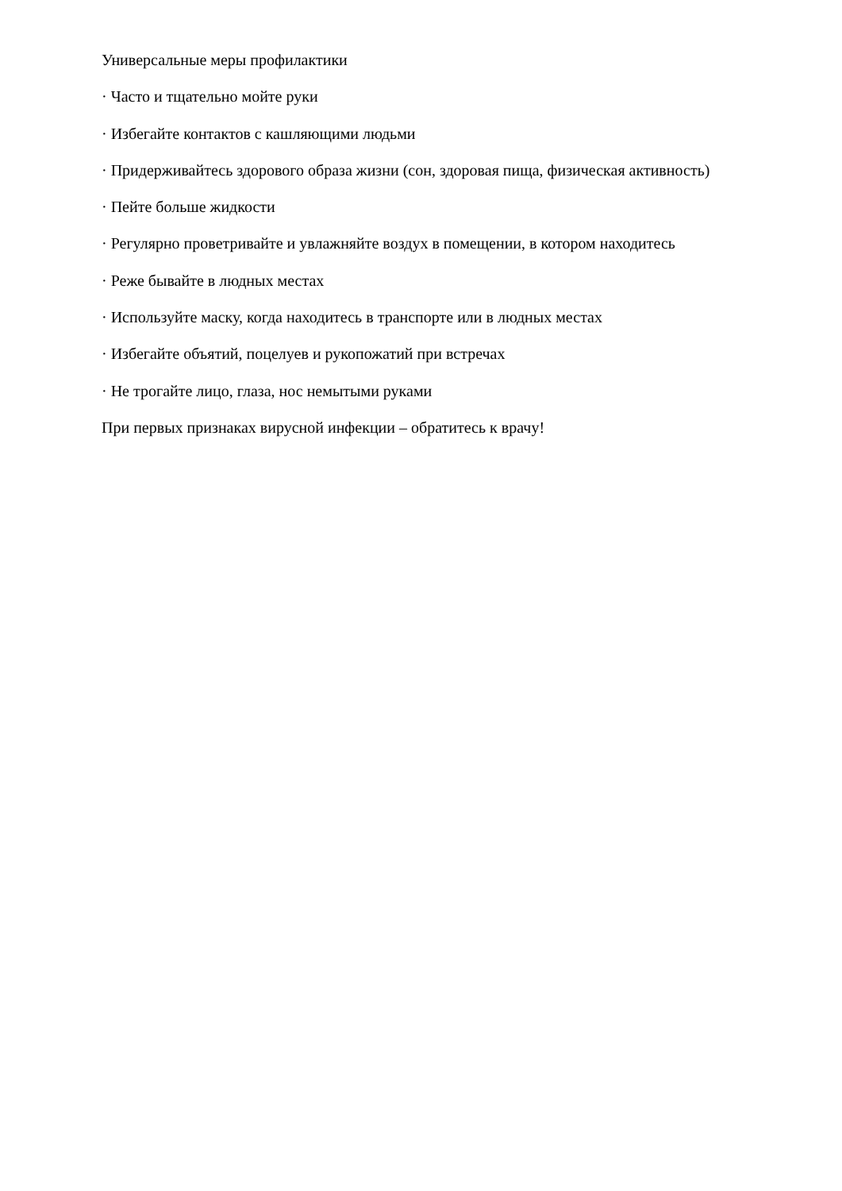Универсальные меры профилактики
· Часто и тщательно мойте руки
· Избегайте контактов с кашляющими людьми
· Придерживайтесь здорового образа жизни (сон, здоровая пища, физическая активность)
· Пейте больше жидкости
· Регулярно проветривайте и увлажняйте воздух в помещении, в котором находитесь
· Реже бывайте в людных местах
· Используйте маску, когда находитесь в транспорте или в людных местах
· Избегайте объятий, поцелуев и рукопожатий при встречах
· Не трогайте лицо, глаза, нос немытыми руками
При первых признаках вирусной инфекции – обратитесь к врачу!